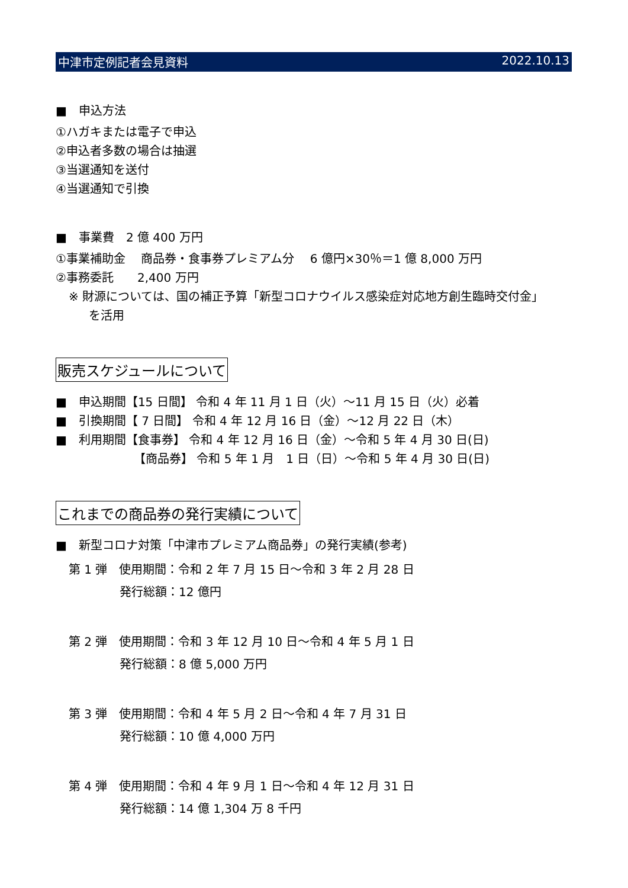中津市定例記者会見資料 2022.10.13
■　申込方法
①ハガキまたは電子で申込
②申込者多数の場合は抽選
③当選通知を送付
④当選通知で引換
■　事業費　2 億 400 万円
①事業補助金　 商品券・食事券プレミアム分　 6 億円×30％＝1 億 8,000 万円
②事務委託　　2,400 万円
※ 財源については、国の補正予算「新型コロナウイルス感染症対応地方創生臨時交付金」
を活用
販売スケジュールについて
■　申込期間【15 日間】 令和 4 年 11 月 1 日（火）～11 月 15 日（火）必着
■　引換期間【 7 日間】 令和 4 年 12 月 16 日（金）～12 月 22 日（木）
■　利用期間【食事券】 令和 4 年 12 月 16 日（金）～令和 5 年 4 月 30 日(日)
【商品券】 令和 5 年 1 月　1 日（日）～令和 5 年 4 月 30 日(日)
これまでの商品券の発行実績について
■　新型コロナ対策「中津市プレミアム商品券」の発行実績(参考)
第 1 弾　使用期間：令和 2 年 7 月 15 日～令和 3 年 2 月 28 日
発行総額：12 億円
第 2 弾　使用期間：令和 3 年 12 月 10 日～令和 4 年 5 月 1 日
発行総額：8 億 5,000 万円
第 3 弾　使用期間：令和 4 年 5 月 2 日～令和 4 年 7 月 31 日
発行総額：10 億 4,000 万円
第 4 弾　使用期間：令和 4 年 9 月 1 日～令和 4 年 12 月 31 日
発行総額：14 億 1,304 万 8 千円